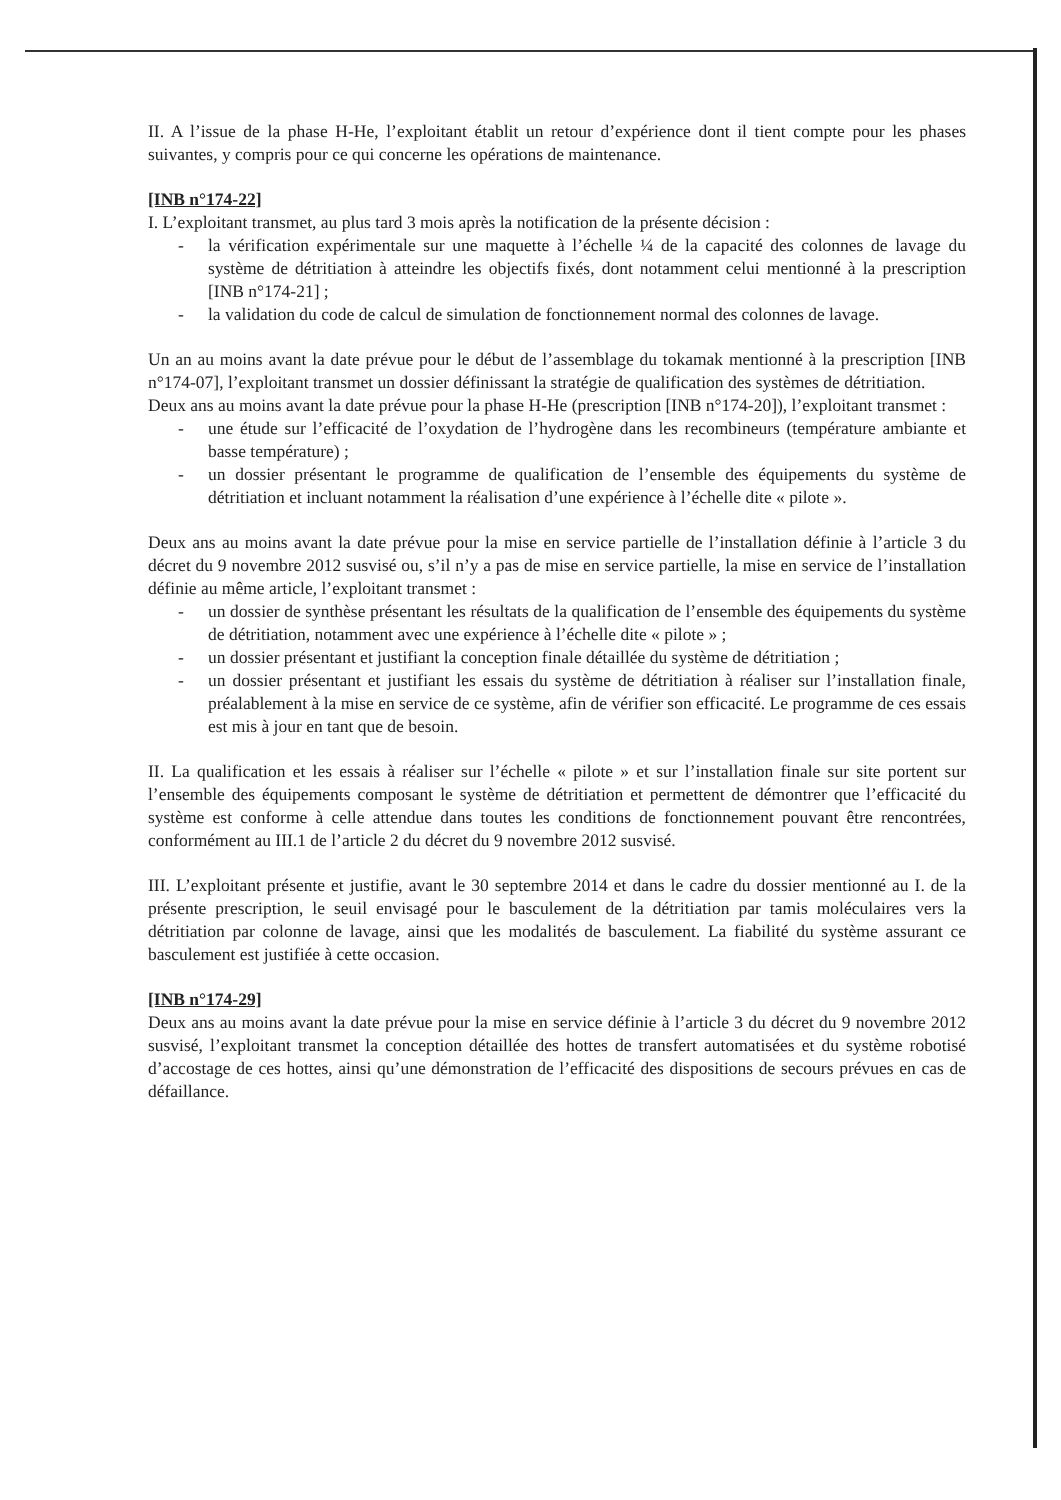II. A l’issue de la phase H-He, l’exploitant établit un retour d’expérience dont il tient compte pour les phases suivantes, y compris pour ce qui concerne les opérations de maintenance.
[INB n°174-22]
I. L’exploitant transmet, au plus tard 3 mois après la notification de la présente décision :
- la vérification expérimentale sur une maquette à l’échelle ¼ de la capacité des colonnes de lavage du système de détritiation à atteindre les objectifs fixés, dont notamment celui mentionné à la prescription [INB n°174-21] ;
- la validation du code de calcul de simulation de fonctionnement normal des colonnes de lavage.
Un an au moins avant la date prévue pour le début de l’assemblage du tokamak mentionné à la prescription [INB n°174-07], l’exploitant transmet un dossier définissant la stratégie de qualification des systèmes de détritiation.
Deux ans au moins avant la date prévue pour la phase H-He (prescription [INB n°174-20]), l’exploitant transmet :
- une étude sur l’efficacité de l’oxydation de l’hydrogène dans les recombineurs (température ambiante et basse température) ;
- un dossier présentant le programme de qualification de l’ensemble des équipements du système de détritiation et incluant notamment la réalisation d’une expérience à l’échelle dite « pilote ».
Deux ans au moins avant la date prévue pour la mise en service partielle de l’installation définie à l’article 3 du décret du 9 novembre 2012 susvisé ou, s’il n’y a pas de mise en service partielle, la mise en service de l’installation définie au même article, l’exploitant transmet :
- un dossier de synthèse présentant les résultats de la qualification de l’ensemble des équipements du système de détritiation, notamment avec une expérience à l’échelle dite « pilote » ;
- un dossier présentant et justifiant la conception finale détaillée du système de détritiation ;
- un dossier présentant et justifiant les essais du système de détritiation à réaliser sur l’installation finale, préalablement à la mise en service de ce système, afin de vérifier son efficacité. Le programme de ces essais est mis à jour en tant que de besoin.
II. La qualification et les essais à réaliser sur l’échelle « pilote » et sur l’installation finale sur site portent sur l’ensemble des équipements composant le système de détritiation et permettent de démontrer que l’efficacité du système est conforme à celle attendue dans toutes les conditions de fonctionnement pouvant être rencontrées, conformément au III.1 de l’article 2 du décret du 9 novembre 2012 susvisé.
III. L’exploitant présente et justifie, avant le 30 septembre 2014 et dans le cadre du dossier mentionné au I. de la présente prescription, le seuil envisagé pour le basculement de la détritiation par tamis moléculaires vers la détritiation par colonne de lavage, ainsi que les modalités de basculement. La fiabilité du système assurant ce basculement est justifiée à cette occasion.
[INB n°174-29]
Deux ans au moins avant la date prévue pour la mise en service définie à l’article 3 du décret du 9 novembre 2012 susvisé, l’exploitant transmet la conception détaillée des hottes de transfert automatisées et du système robotisé d’accostage de ces hottes, ainsi qu’une démonstration de l’efficacité des dispositions de secours prévues en cas de défaillance.